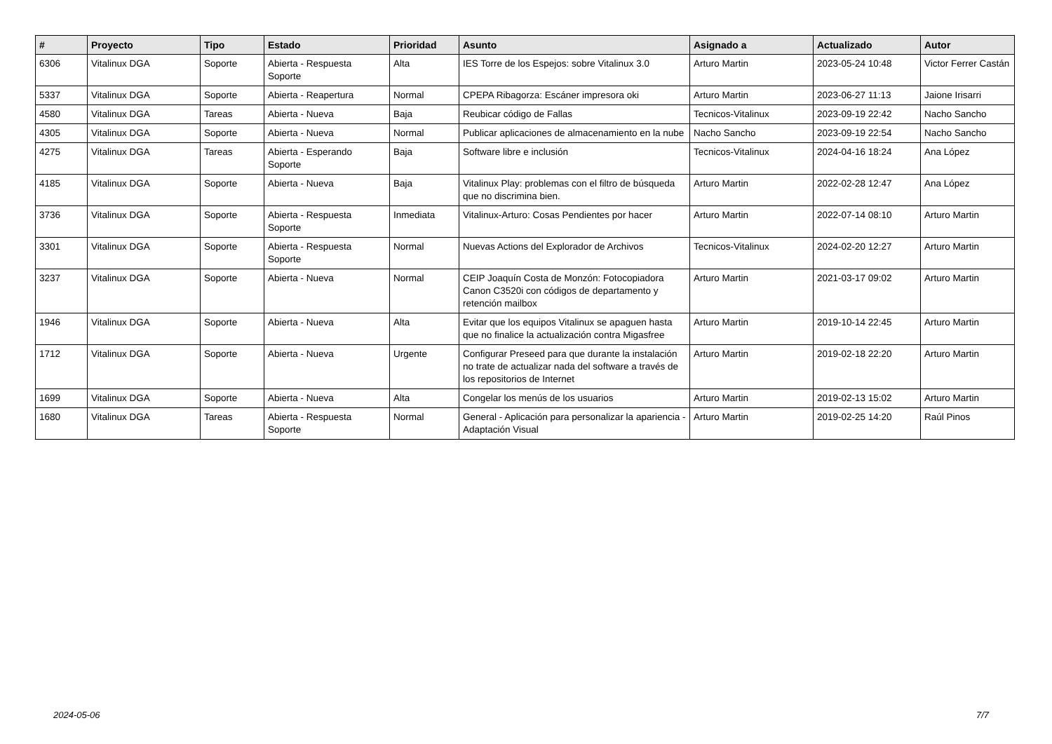| # | Proyecto | Tipo | Estado | Prioridad | Asunto | Asignado a | Actualizado | Autor |
| --- | --- | --- | --- | --- | --- | --- | --- | --- |
| 6306 | Vitalinux DGA | Soporte | Abierta - Respuesta Soporte | Alta | IES Torre de los Espejos: sobre Vitalinux 3.0 | Arturo Martin | 2023-05-24 10:48 | Victor Ferrer Castán |
| 5337 | Vitalinux DGA | Soporte | Abierta - Reapertura | Normal | CPEPA Ribagorza: Escáner impresora oki | Arturo Martin | 2023-06-27 11:13 | Jaione Irisarri |
| 4580 | Vitalinux DGA | Tareas | Abierta - Nueva | Baja | Reubicar código de Fallas | Tecnicos-Vitalinux | 2023-09-19 22:42 | Nacho Sancho |
| 4305 | Vitalinux DGA | Soporte | Abierta - Nueva | Normal | Publicar aplicaciones de almacenamiento en la nube | Nacho Sancho | 2023-09-19 22:54 | Nacho Sancho |
| 4275 | Vitalinux DGA | Tareas | Abierta - Esperando Soporte | Baja | Software libre e inclusión | Tecnicos-Vitalinux | 2024-04-16 18:24 | Ana López |
| 4185 | Vitalinux DGA | Soporte | Abierta - Nueva | Baja | Vitalinux Play: problemas con el filtro de búsqueda que no discrimina bien. | Arturo Martin | 2022-02-28 12:47 | Ana López |
| 3736 | Vitalinux DGA | Soporte | Abierta - Respuesta Soporte | Inmediata | Vitalinux-Arturo: Cosas Pendientes por hacer | Arturo Martin | 2022-07-14 08:10 | Arturo Martin |
| 3301 | Vitalinux DGA | Soporte | Abierta - Respuesta Soporte | Normal | Nuevas Actions del Explorador de Archivos | Tecnicos-Vitalinux | 2024-02-20 12:27 | Arturo Martin |
| 3237 | Vitalinux DGA | Soporte | Abierta - Nueva | Normal | CEIP Joaquín Costa de Monzón: Fotocopiadora Canon C3520i con códigos de departamento y retención mailbox | Arturo Martin | 2021-03-17 09:02 | Arturo Martin |
| 1946 | Vitalinux DGA | Soporte | Abierta - Nueva | Alta | Evitar que los equipos Vitalinux se apaguen hasta que no finalice la actualización contra Migasfree | Arturo Martin | 2019-10-14 22:45 | Arturo Martin |
| 1712 | Vitalinux DGA | Soporte | Abierta - Nueva | Urgente | Configurar Preseed para que durante la instalación no trate de actualizar nada del software a través de los repositorios de Internet | Arturo Martin | 2019-02-18 22:20 | Arturo Martin |
| 1699 | Vitalinux DGA | Soporte | Abierta - Nueva | Alta | Congelar los menús de los usuarios | Arturo Martin | 2019-02-13 15:02 | Arturo Martin |
| 1680 | Vitalinux DGA | Tareas | Abierta - Respuesta Soporte | Normal | General - Aplicación para personalizar la apariencia - Adaptación Visual | Arturo Martin | 2019-02-25 14:20 | Raúl Pinos |
2024-05-06 7/7